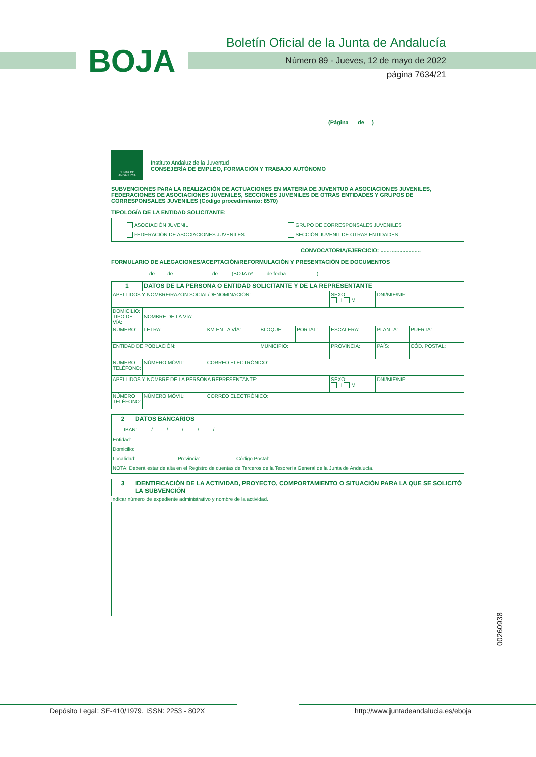BOJA
Boletín Oficial de la Junta de Andalucía
Número 89 - Jueves, 12 de mayo de 2022
página 7634/21
(Página de )
JUNTA DE ANDALUCIA
Instituto Andaluz de la Juventud
CONSEJERÍA DE EMPLEO, FORMACIÓN Y TRABAJO AUTÓNOMO
SUBVENCIONES PARA LA REALIZACIÓN DE ACTUACIONES EN MATERIA DE JUVENTUD A ASOCIACIONES JUVENILES, FEDERACIONES DE ASOCIACIONES JUVENILES, SECCIONES JUVENILES DE OTRAS ENTIDADES Y GRUPOS DE CORRESPONSALES JUVENILES (Código procedimiento: 8570)
TIPOLOGÍA DE LA ENTIDAD SOLICITANTE:
ASOCIACIÓN JUVENIL GRUPO DE CORRESPONSALES JUVENILES FEDERACIÓN DE ASOCIACIONES JUVENILES SECCIÓN JUVENIL DE OTRAS ENTIDADES
CONVOCATORIA/EJERCICIO: ..........................
FORMULARIO DE ALEGACIONES/ACEPTACIÓN/REFORMULACIÓN Y PRESENTACIÓN DE DOCUMENTOS
.......................... de ....... de .......................... de ........ (BOJA nº ........ de fecha .................... )
| 1 | DATOS DE LA PERSONA O ENTIDAD SOLICITANTE Y DE LA REPRESENTANTE | | | | | | |
| APELLIDOS Y NOMBRE/RAZÓN SOCIAL/DENOMINACIÓN: | | | | | SEXO: H M | DNI/NIE/NIF: | |
| DOMICILIO: TIPO DE VÍA: | NOMBRE DE LA VÍA: | | | | | | |
| NÚMERO: | LETRA: | KM EN LA VÍA: | BLOQUE: | PORTAL: | ESCALERA: | PLANTA: | PUERTA: |
| ENTIDAD DE POBLACIÓN: | | | MUNICIPIO: | | PROVINCIA: | PAÍS: | CÓD. POSTAL: |
| NÚMERO TELÉFONO: | NÚMERO MÓVIL: | CORREO ELECTRÓNICO: | | | | | |
| APELLIDOS Y NOMBRE DE LA PERSONA REPRESENTANTE: | | | | | SEXO: H M | DNI/NIE/NIF: | |
| NÚMERO TELÉFONO: | NÚMERO MÓVIL: | CORREO ELECTRÓNICO: | | | | | |
| 2 | DATOS BANCARIOS |
| IBAN: ____ / ____ / ____ / ____ / ____ / ____ Entidad: Domicilio: Localidad: ............................ Provincia: ........................ Código Postal: NOTA: Deberá estar de alta en el Registro de cuentas de Terceros de la Tesorería General de la Junta de Andalucía. | |
| 3 | IDENTIFICACIÓN DE LA ACTIVIDAD, PROYECTO, COMPORTAMIENTO O SITUACIÓN PARA LA QUE SE SOLICITÓ LA SUBVENCIÓN |
Indicar número de expediente administrativo y nombre de la actividad.
00260938
Depósito Legal: SE-410/1979. ISSN: 2253 - 802X
http://www.juntadeandalucia.es/eboja